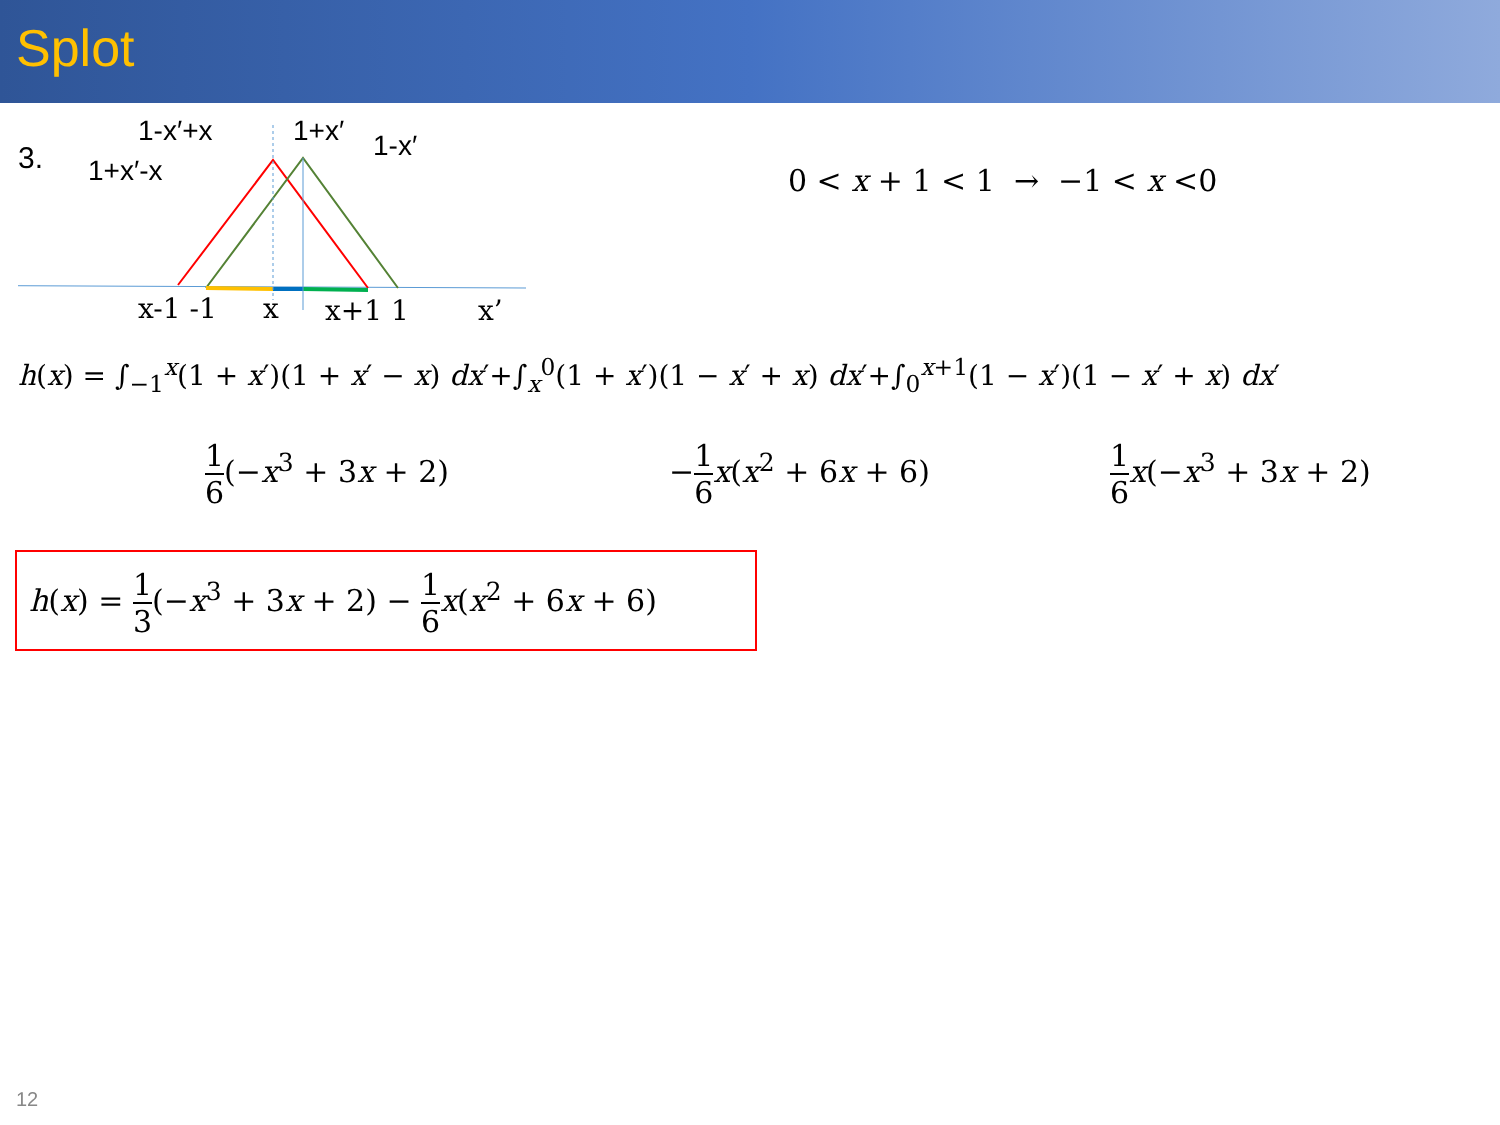Splot
3.
1-x′+x
1+x′-x
1+x′
1-x′
x-1 -1
x
x+1 1
x’
0 < x + 1 < 1 → −1 < x <0
h(x) = ∫<sub>−1</sub><sup>x</sup>(1 + x′)(1 + x′ − x) dx′+∫<sub>x</sub><sup>0</sup>(1 + x′)(1 − x′ + x) dx′+∫<sub>0</sub><sup>x+1</sup>(1 − x′)(1 − x′ + x) dx′
1 6(−x<sup>3</sup> + 3x + 2) −1 6 x(x<sup>2</sup> + 6x + 6) 1 6 x(−x<sup>3</sup> + 3x + 2)
h(x) = 1 3(−x<sup>3</sup> + 3x + 2) − 1 6 x(x<sup>2</sup> + 6x + 6)
12